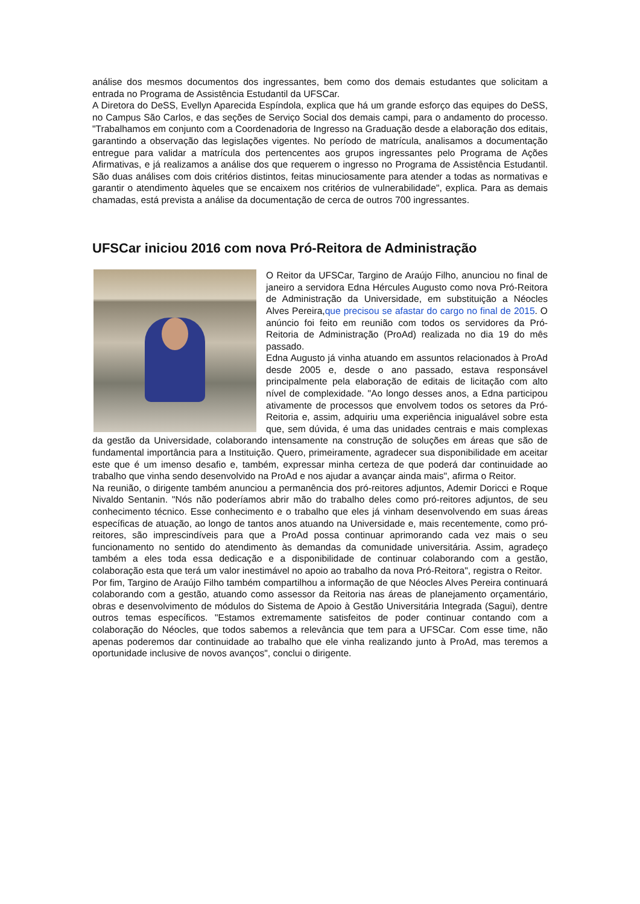análise dos mesmos documentos dos ingressantes, bem como dos demais estudantes que solicitam a entrada no Programa de Assistência Estudantil da UFSCar.
A Diretora do DeSS, Evellyn Aparecida Espíndola, explica que há um grande esforço das equipes do DeSS, no Campus São Carlos, e das seções de Serviço Social dos demais campi, para o andamento do processo. "Trabalhamos em conjunto com a Coordenadoria de Ingresso na Graduação desde a elaboração dos editais, garantindo a observação das legislações vigentes. No período de matrícula, analisamos a documentação entregue para validar a matrícula dos pertencentes aos grupos ingressantes pelo Programa de Ações Afirmativas, e já realizamos a análise dos que requerem o ingresso no Programa de Assistência Estudantil. São duas análises com dois critérios distintos, feitas minuciosamente para atender a todas as normativas e garantir o atendimento àqueles que se encaixem nos critérios de vulnerabilidade", explica. Para as demais chamadas, está prevista a análise da documentação de cerca de outros 700 ingressantes.
UFSCar iniciou 2016 com nova Pró-Reitora de Administração
O Reitor da UFSCar, Targino de Araújo Filho, anunciou no final de janeiro a servidora Edna Hércules Augusto como nova Pró-Reitora de Administração da Universidade, em substituição a Néocles Alves Pereira,que precisou se afastar do cargo no final de 2015. O anúncio foi feito em reunião com todos os servidores da Pró-Reitoria de Administração (ProAd) realizada no dia 19 do mês passado.
Edna Augusto já vinha atuando em assuntos relacionados à ProAd desde 2005 e, desde o ano passado, estava responsável principalmente pela elaboração de editais de licitação com alto nível de complexidade. "Ao longo desses anos, a Edna participou ativamente de processos que envolvem todos os setores da Pró-Reitoria e, assim, adquiriu uma experiência inigualável sobre esta que, sem dúvida, é uma das unidades centrais e mais complexas da gestão da Universidade, colaborando intensamente na construção de soluções em áreas que são de fundamental importância para a Instituição. Quero, primeiramente, agradecer sua disponibilidade em aceitar este que é um imenso desafio e, também, expressar minha certeza de que poderá dar continuidade ao trabalho que vinha sendo desenvolvido na ProAd e nos ajudar a avançar ainda mais", afirma o Reitor.
Na reunião, o dirigente também anunciou a permanência dos pró-reitores adjuntos, Ademir Doricci e Roque Nivaldo Sentanin. "Nós não poderíamos abrir mão do trabalho deles como pró-reitores adjuntos, de seu conhecimento técnico. Esse conhecimento e o trabalho que eles já vinham desenvolvendo em suas áreas específicas de atuação, ao longo de tantos anos atuando na Universidade e, mais recentemente, como pró-reitores, são imprescindíveis para que a ProAd possa continuar aprimorando cada vez mais o seu funcionamento no sentido do atendimento às demandas da comunidade universitária. Assim, agradeço também a eles toda essa dedicação e a disponibilidade de continuar colaborando com a gestão, colaboração esta que terá um valor inestimável no apoio ao trabalho da nova Pró-Reitora", registra o Reitor.
Por fim, Targino de Araújo Filho também compartilhou a informação de que Néocles Alves Pereira continuará colaborando com a gestão, atuando como assessor da Reitoria nas áreas de planejamento orçamentário, obras e desenvolvimento de módulos do Sistema de Apoio à Gestão Universitária Integrada (Sagui), dentre outros temas específicos. "Estamos extremamente satisfeitos de poder continuar contando com a colaboração do Néocles, que todos sabemos a relevância que tem para a UFSCar. Com esse time, não apenas poderemos dar continuidade ao trabalho que ele vinha realizando junto à ProAd, mas teremos a oportunidade inclusive de novos avanços", conclui o dirigente.